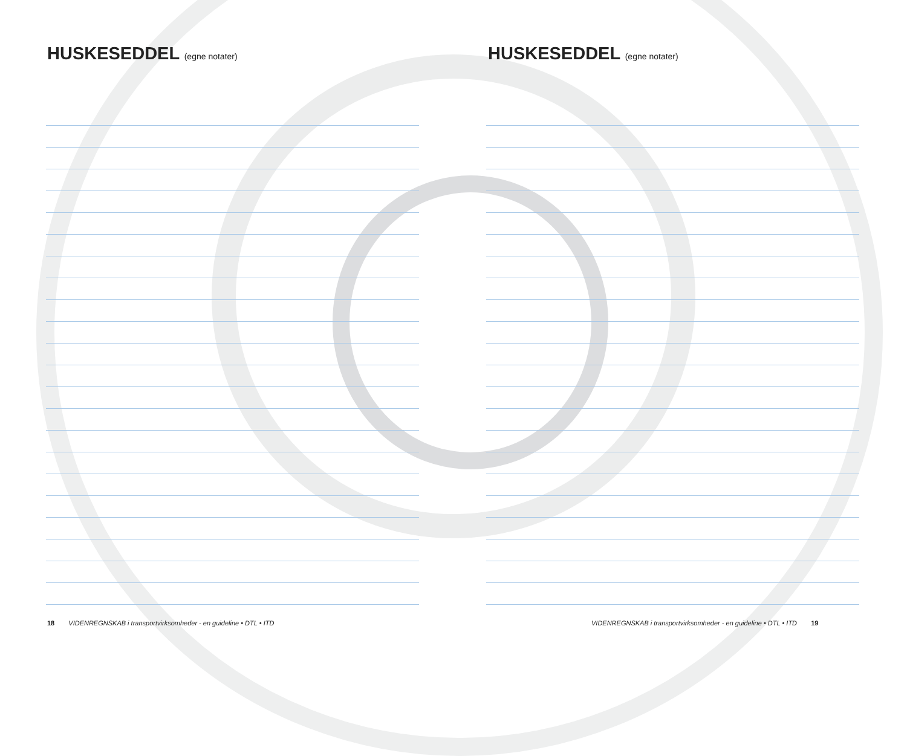HUSKESEDDEL (egne notater)
18 VIDENREGNSKAB i transportvirksomheder - en guideline • DTL • ITD
HUSKESEDDEL (egne notater)
VIDENREGNSKAB i transportvirksomheder - en guideline • DTL • ITD 19